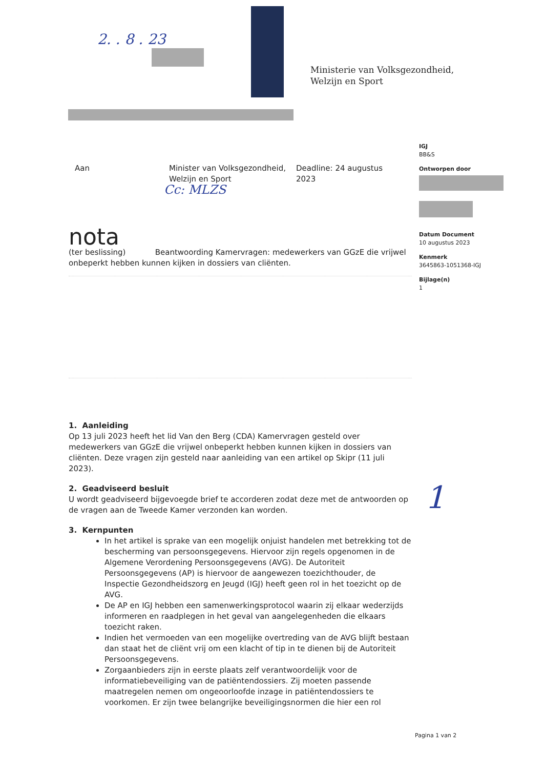2. . 8 . 23
Ministerie van Volksgezondheid,
Welzijn en Sport
IGJ
BB&S
Ontworpen door
Datum Document
10 augustus 2023
Kenmerk
3645863-1051368-IGJ
Bijlage(n)
1
Aan Minister van Volksgezondheid, Welzijn en Sport
Deadline: 24 augustus 2023
Cc: MLZS
nota
(ter beslissing) Beantwoording Kamervragen: medewerkers van GGzE die vrijwel onbeperkt hebben kunnen kijken in dossiers van cliënten.
1. Aanleiding
Op 13 juli 2023 heeft het lid Van den Berg (CDA) Kamervragen gesteld over medewerkers van GGzE die vrijwel onbeperkt hebben kunnen kijken in dossiers van cliënten. Deze vragen zijn gesteld naar aanleiding van een artikel op Skipr (11 juli 2023).
2. Geadviseerd besluit
U wordt geadviseerd bijgevoegde brief te accorderen zodat deze met de antwoorden op de vragen aan de Tweede Kamer verzonden kan worden.
3. Kernpunten
In het artikel is sprake van een mogelijk onjuist handelen met betrekking tot de bescherming van persoonsgegevens. Hiervoor zijn regels opgenomen in de Algemene Verordening Persoonsgegevens (AVG). De Autoriteit Persoonsgegevens (AP) is hiervoor de aangewezen toezichthouder, de Inspectie Gezondheidszorg en Jeugd (IGJ) heeft geen rol in het toezicht op de AVG.
De AP en IGJ hebben een samenwerkingsprotocol waarin zij elkaar wederzijds informeren en raadplegen in het geval van aangelegenheden die elkaars toezicht raken.
Indien het vermoeden van een mogelijke overtreding van de AVG blijft bestaan dan staat het de cliënt vrij om een klacht of tip in te dienen bij de Autoriteit Persoonsgegevens.
Zorgaanbieders zijn in eerste plaats zelf verantwoordelijk voor de informatiebeveiliging van de patiëntendossiers. Zij moeten passende maatregelen nemen om ongeoorloofde inzage in patiëntendossiers te voorkomen. Er zijn twee belangrijke beveiligingsnormen die hier een rol
1
Pagina 1 van 2